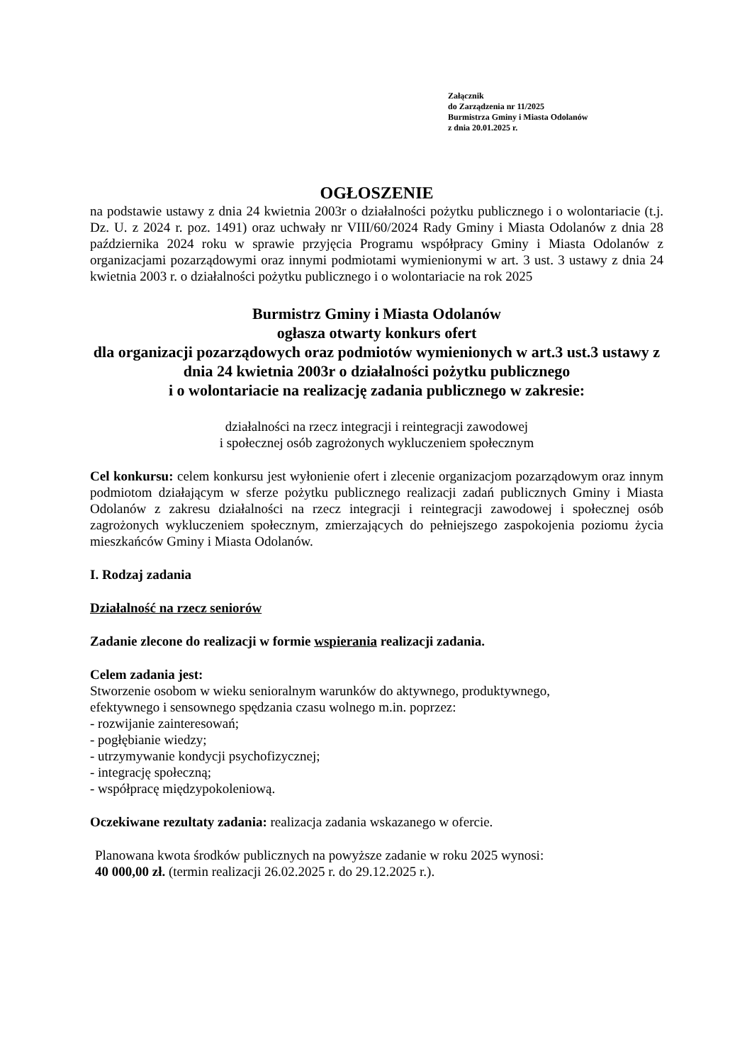Załącznik
do Zarządzenia nr 11/2025
Burmistrza Gminy i Miasta Odolanów
z dnia 20.01.2025 r.
OGŁOSZENIE
na podstawie ustawy z dnia 24 kwietnia 2003r o działalności pożytku publicznego i o wolontariacie (t.j. Dz. U. z 2024 r. poz. 1491) oraz uchwały nr VIII/60/2024 Rady Gminy i Miasta Odolanów z dnia 28 października 2024 roku w sprawie przyjęcia Programu współpracy Gminy i Miasta Odolanów z organizacjami pozarządowymi oraz innymi podmiotami wymienionymi w art. 3 ust. 3 ustawy z dnia 24 kwietnia 2003 r. o działalności pożytku publicznego i o wolontariacie na rok 2025
Burmistrz Gminy i Miasta Odolanów
ogłasza otwarty konkurs ofert
dla organizacji pozarządowych oraz podmiotów wymienionych w art.3 ust.3 ustawy z dnia 24 kwietnia 2003r o działalności pożytku publicznego
i o wolontariacie na realizację zadania publicznego w zakresie:
działalności na rzecz integracji i reintegracji zawodowej
i społecznej osób zagrożonych wykluczeniem społecznym
Cel konkursu: celem konkursu jest wyłonienie ofert i zlecenie organizacjom pozarządowym oraz innym podmiotom działającym w sferze pożytku publicznego realizacji zadań publicznych Gminy i Miasta Odolanów z zakresu działalności na rzecz integracji i reintegracji zawodowej i społecznej osób zagrożonych wykluczeniem społecznym, zmierzających do pełniejszego zaspokojenia poziomu życia mieszkańców Gminy i Miasta Odolanów.
I. Rodzaj zadania
Działalność na rzecz seniorów
Zadanie zlecone do realizacji w formie wspierania realizacji zadania.
Celem zadania jest:
Stworzenie osobom w wieku senioralnym warunków do aktywnego, produktywnego,
efektywnego i sensownego spędzania czasu wolnego m.in. poprzez:
- rozwijanie zainteresowań;
- pogłębianie wiedzy;
- utrzymywanie kondycji psychofizycznej;
- integrację społeczną;
- współpracę międzypokoleniową.
Oczekiwane rezultaty zadania: realizacja zadania wskazanego w ofercie.
Planowana kwota środków publicznych na powyższe zadanie w roku 2025 wynosi:
40 000,00 zł. (termin realizacji 26.02.2025 r. do 29.12.2025 r.).